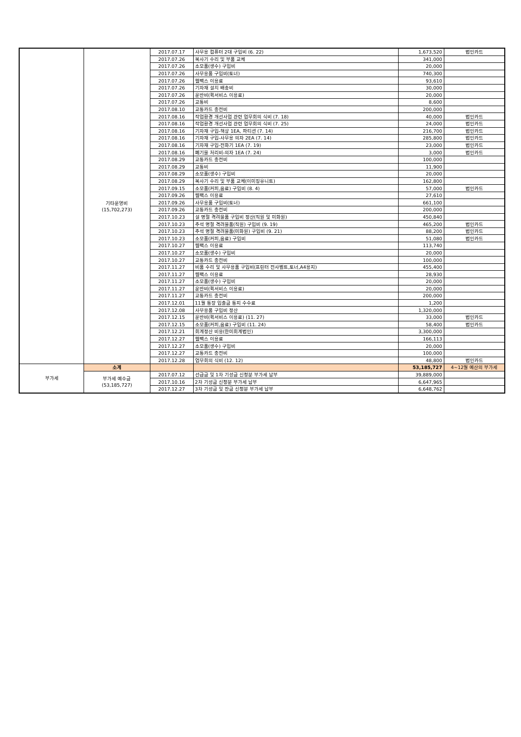| | 기타운영비 (15,702,273) | 2017.07.17 | 사무용 컴퓨터 2대 구입비 (6. 22) | 1,673,520 | 법인카드 |
| | | 2017.07.26 | 복사기 수리 및 부품 교체 | 341,000 | |
| | | 2017.07.26 | 소모품(생수) 구입비 | 20,000 | |
| | | 2017.07.26 | 사무용품 구입비(토너) | 740,300 | |
| | | 2017.07.26 | 웹팩스 이용료 | 93,610 | |
| | | 2017.07.26 | 기자재 설치 배송비 | 30,000 | |
| | | 2017.07.26 | 운반비(퀵서비스 이용료) | 20,000 | |
| | | 2017.07.26 | 교통비 | 8,600 | |
| | | 2017.08.10 | 교통카드 충전비 | 200,000 | |
| | | 2017.08.16 | 작업환경 개선사업 관련 업무회의 식비 (7. 18) | 40,000 | 법인카드 |
| | | 2017.08.16 | 작업환경 개선사업 관련 업무회의 식비 (7. 25) | 24,000 | 법인카드 |
| | | 2017.08.16 | 기자재 구입-책상 1EA, 파티션 (7. 14) | 216,700 | 법인카드 |
| | | 2017.08.16 | 기자재 구입-사무용 의자 2EA (7. 14) | 285,800 | 법인카드 |
| | | 2017.08.16 | 기자재 구입-전화기 1EA (7. 19) | 23,000 | 법인카드 |
| | | 2017.08.16 | 폐기물 처리비-의자 1EA (7. 24) | 3,000 | 법인카드 |
| | | 2017.08.29 | 교통카드 충전비 | 100,000 | |
| | | 2017.08.29 | 교통비 | 11,900 | |
| | | 2017.08.29 | 소모품(생수) 구입비 | 20,000 | |
| | | 2017.08.29 | 복사기 수리 및 부품 교체(이미징유니트) | 162,800 | |
| | | 2017.09.15 | 소모품(커피,음료) 구입비 (8. 4) | 57,000 | 법인카드 |
| | | 2017.09.26 | 웹팩스 이용료 | 27,610 | |
| | | 2017.09.26 | 사무용품 구입비(토너) | 661,100 | |
| | | 2017.09.26 | 교통카드 충전비 | 200,000 | |
| | | 2017.10.23 | 설 명절 격려물품 구입비 정산(직원 및 미화원) | 450,840 | |
| | | 2017.10.23 | 추석 명절 격려물품(직원) 구입비 (9. 19) | 465,200 | 법인카드 |
| | | 2017.10.23 | 추석 명절 격려물품(미화원) 구입비 (9. 21) | 88,200 | 법인카드 |
| | | 2017.10.23 | 소모품(커피,음료) 구입비 | 51,080 | 법인카드 |
| | | 2017.10.27 | 웹팩스 이용료 | 113,740 | |
| | | 2017.10.27 | 소모품(생수) 구입비 | 20,000 | |
| | | 2017.10.27 | 교통카드 충전비 | 100,000 | |
| | | 2017.11.27 | 비품 수리 및 사무용품 구입비(프린터 전사벨트,토너,A4용지) | 455,400 | |
| | | 2017.11.27 | 웹팩스 이용료 | 28,930 | |
| | | 2017.11.27 | 소모품(생수) 구입비 | 20,000 | |
| | | 2017.11.27 | 운반비(퀵서비스 이용료) | 20,000 | |
| | | 2017.11.27 | 교통카드 충전비 | 200,000 | |
| | | 2017.12.01 | 11월 통장 입출금 통지 수수료 | 1,200 | |
| | | 2017.12.08 | 사무용품 구입비 정산 | 1,320,000 | |
| | | 2017.12.15 | 운반비(퀵서비스 이용료) (11. 27) | 33,000 | 법인카드 |
| | | 2017.12.15 | 소모품(커피,음료) 구입비 (11. 24) | 58,400 | 법인카드 |
| | | 2017.12.21 | 회계정산 비용(한미회계법인) | 3,300,000 | |
| | | 2017.12.27 | 웹팩스 이용료 | 166,113 | |
| | | 2017.12.27 | 소모품(생수) 구입비 | 20,000 | |
| | | 2017.12.27 | 교통카드 충전비 | 100,000 | |
| | | 2017.12.28 | 업무회의 식비 (12. 12) | 48,800 | 법인카드 |
| 부가세 | 소계 | | | 53,185,727 | 4~12월 예산의 부가세 |
| | 부가세 예수금 (53,185,727) | 2017.07.12 | 선급금 및 1차 기성금 신청분 부가세 납부 | 39,889,000 | |
| | | 2017.10.16 | 2차 기성금 신청분 부가세 납부 | 6,647,965 | |
| | | 2017.12.27 | 3차 기성금 및 잔금 신청분 부가세 납부 | 6,648,762 | |